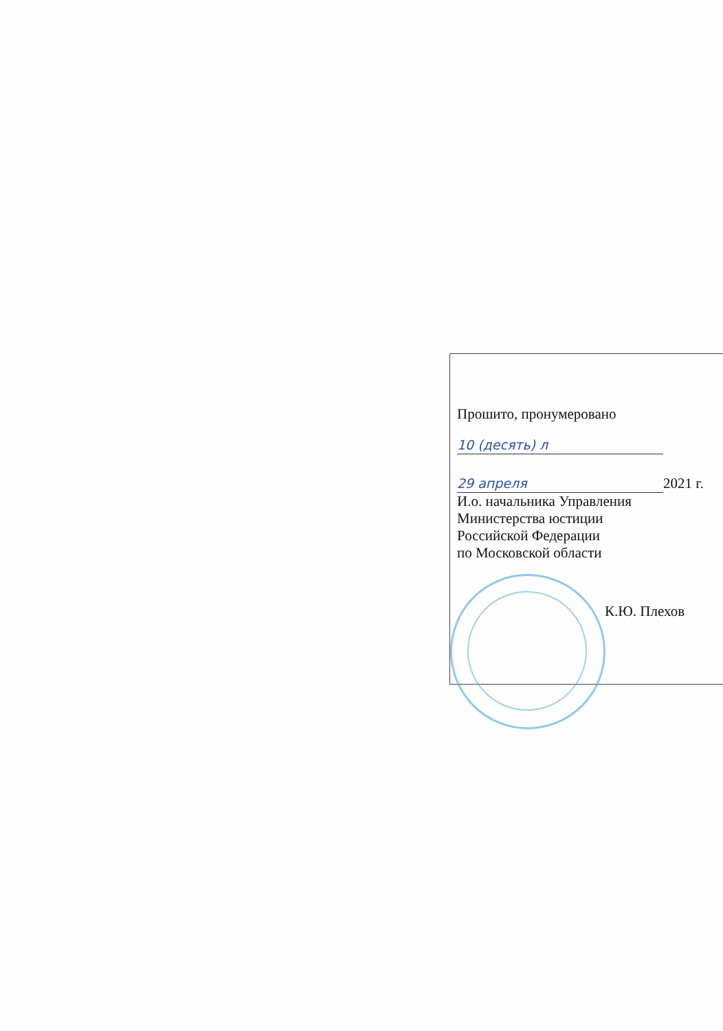Прошито, пронумеровано
10 (десять) л
29 апреля 2021 г.
И.о. начальника Управления
Министерства юстиции
Российской Федерации
по Московской области
К.Ю. Плехов